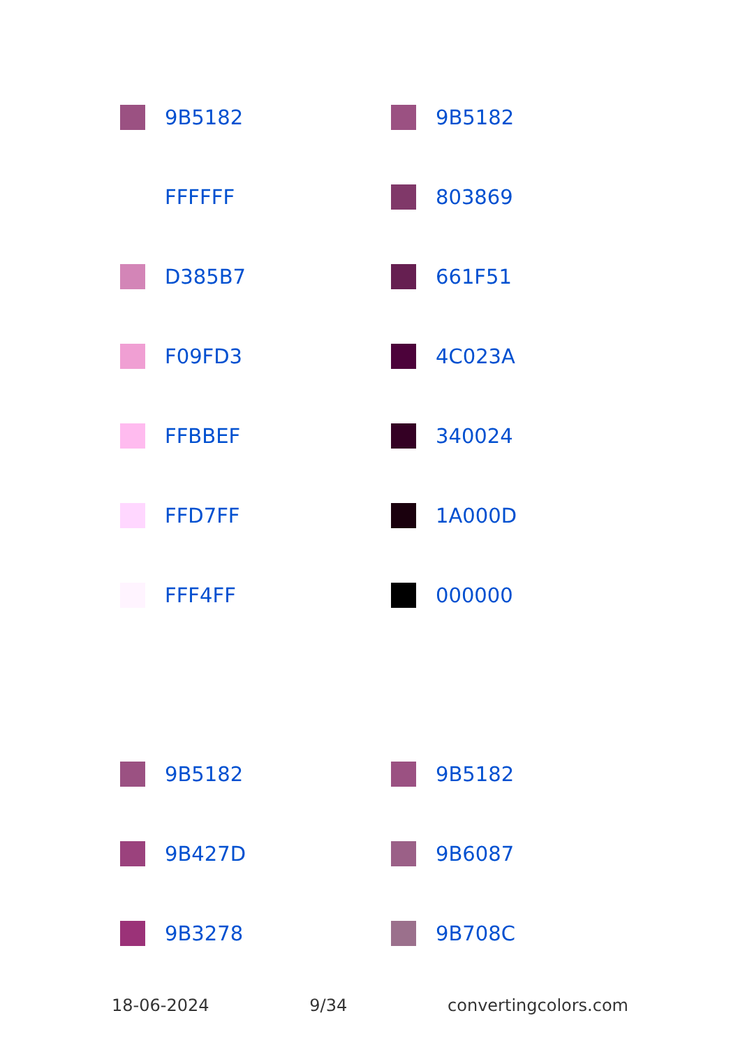9B5182
9B5182
FFFFFF
803869
D385B7
661F51
F09FD3
4C023A
FFBBEF
340024
FFD7FF
1A000D
FFF4FF
000000
9B5182
9B5182
9B427D
9B6087
9B3278
9B708C
18-06-2024 9/34 convertingcolors.com